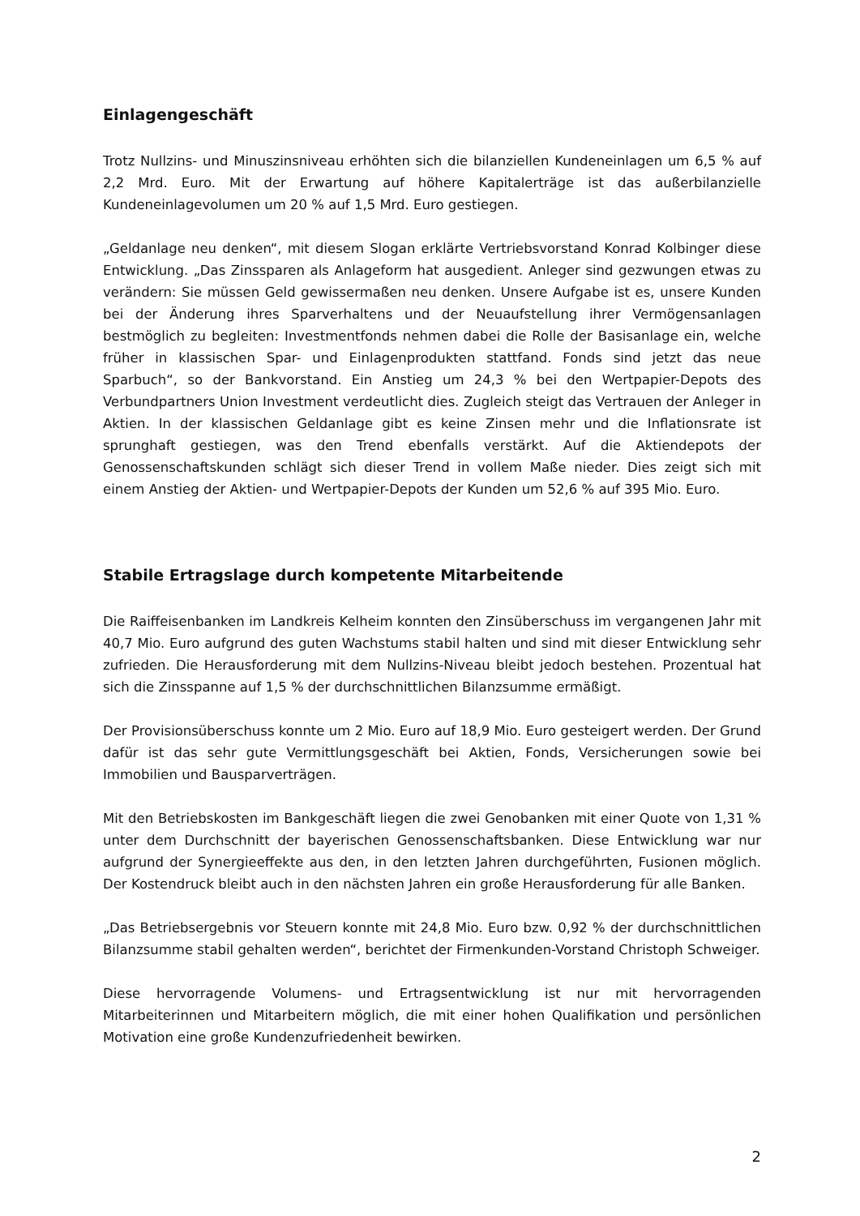Einlagengeschäft
Trotz Nullzins- und Minuszinsniveau erhöhten sich die bilanziellen Kundeneinlagen um 6,5 % auf 2,2 Mrd. Euro. Mit der Erwartung auf höhere Kapitalerträge ist das außerbilanzielle Kundeneinlagevolumen um 20 % auf 1,5 Mrd. Euro gestiegen.
„Geldanlage neu denken“, mit diesem Slogan erklärte Vertriebsvorstand Konrad Kolbinger diese Entwicklung. „Das Zinssparen als Anlageform hat ausgedient. Anleger sind gezwungen etwas zu verändern: Sie müssen Geld gewissermaßen neu denken. Unsere Aufgabe ist es, unsere Kunden bei der Änderung ihres Sparverhaltens und der Neuaufstellung ihrer Vermögensanlagen bestmöglich zu begleiten: Investmentfonds nehmen dabei die Rolle der Basisanlage ein, welche früher in klassischen Spar- und Einlagenprodukten stattfand. Fonds sind jetzt das neue Sparbuch“, so der Bankvorstand. Ein Anstieg um 24,3 % bei den Wertpapier-Depots des Verbundpartners Union Investment verdeutlicht dies. Zugleich steigt das Vertrauen der Anleger in Aktien. In der klassischen Geldanlage gibt es keine Zinsen mehr und die Inflationsrate ist sprunghaft gestiegen, was den Trend ebenfalls verstärkt. Auf die Aktiendepots der Genossenschaftskunden schlägt sich dieser Trend in vollem Maße nieder. Dies zeigt sich mit einem Anstieg der Aktien- und Wertpapier-Depots der Kunden um 52,6 % auf 395 Mio. Euro.
Stabile Ertragslage durch kompetente Mitarbeitende
Die Raiffeisenbanken im Landkreis Kelheim konnten den Zinsüberschuss im vergangenen Jahr mit 40,7 Mio. Euro aufgrund des guten Wachstums stabil halten und sind mit dieser Entwicklung sehr zufrieden. Die Herausforderung mit dem Nullzins-Niveau bleibt jedoch bestehen. Prozentual hat sich die Zinsspanne auf 1,5 % der durchschnittlichen Bilanzsumme ermäßigt.
Der Provisionsüberschuss konnte um 2 Mio. Euro auf 18,9 Mio. Euro gesteigert werden. Der Grund dafür ist das sehr gute Vermittlungsgeschäft bei Aktien, Fonds, Versicherungen sowie bei Immobilien und Bausparverträgen.
Mit den Betriebskosten im Bankgeschäft liegen die zwei Genobanken mit einer Quote von 1,31 % unter dem Durchschnitt der bayerischen Genossenschaftsbanken. Diese Entwicklung war nur aufgrund der Synergieeffekte aus den, in den letzten Jahren durchgeführten, Fusionen möglich. Der Kostendruck bleibt auch in den nächsten Jahren ein große Herausforderung für alle Banken.
„Das Betriebsergebnis vor Steuern konnte mit 24,8 Mio. Euro bzw. 0,92 % der durchschnittlichen Bilanzsumme stabil gehalten werden“, berichtet der Firmenkunden-Vorstand Christoph Schweiger.
Diese hervorragende Volumens- und Ertragsentwicklung ist nur mit hervorragenden Mitarbeiterinnen und Mitarbeitern möglich, die mit einer hohen Qualifikation und persönlichen Motivation eine große Kundenzufriedenheit bewirken.
2